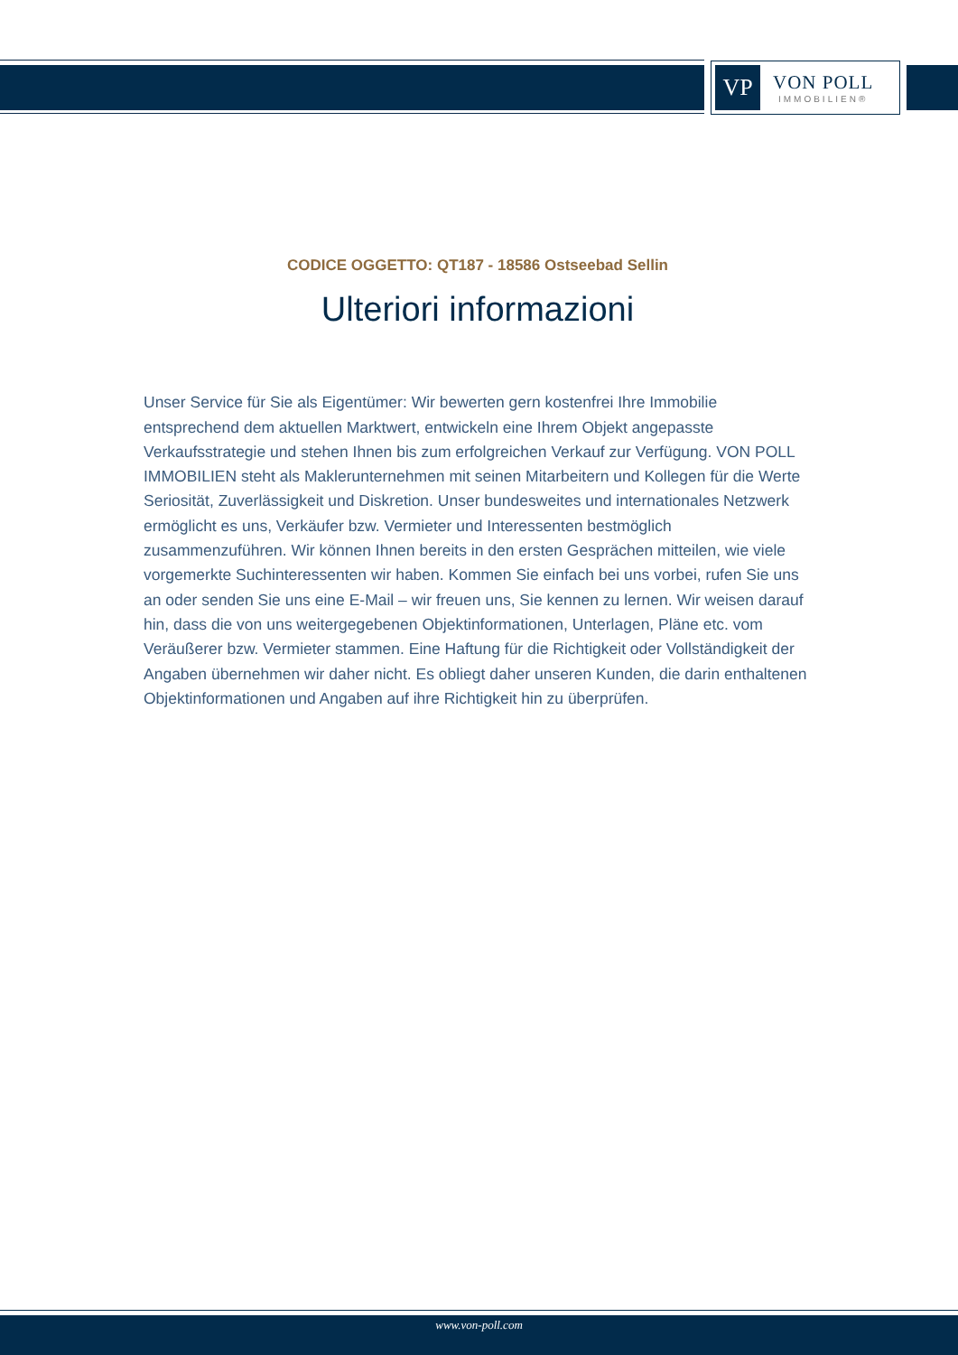VP
VON POLL
IMMOBILIEN®
CODICE OGGETTO: QT187 - 18586 Ostseebad Sellin
Ulteriori informazioni
Unser Service für Sie als Eigentümer: Wir bewerten gern kostenfrei Ihre Immobilie entsprechend dem aktuellen Marktwert, entwickeln eine Ihrem Objekt angepasste Verkaufsstrategie und stehen Ihnen bis zum erfolgreichen Verkauf zur Verfügung. VON POLL IMMOBILIEN steht als Maklerunternehmen mit seinen Mitarbeitern und Kollegen für die Werte Seriosität, Zuverlässigkeit und Diskretion. Unser bundesweites und internationales Netzwerk ermöglicht es uns, Verkäufer bzw. Vermieter und Interessenten bestmöglich zusammenzuführen. Wir können Ihnen bereits in den ersten Gesprächen mitteilen, wie viele vorgemerkte Suchinteressenten wir haben. Kommen Sie einfach bei uns vorbei, rufen Sie uns an oder senden Sie uns eine E-Mail – wir freuen uns, Sie kennen zu lernen. Wir weisen darauf hin, dass die von uns weitergegebenen Objektinformationen, Unterlagen, Pläne etc. vom Veräußerer bzw. Vermieter stammen. Eine Haftung für die Richtigkeit oder Vollständigkeit der Angaben übernehmen wir daher nicht. Es obliegt daher unseren Kunden, die darin enthaltenen Objektinformationen und Angaben auf ihre Richtigkeit hin zu überprüfen.
www.von-poll.com